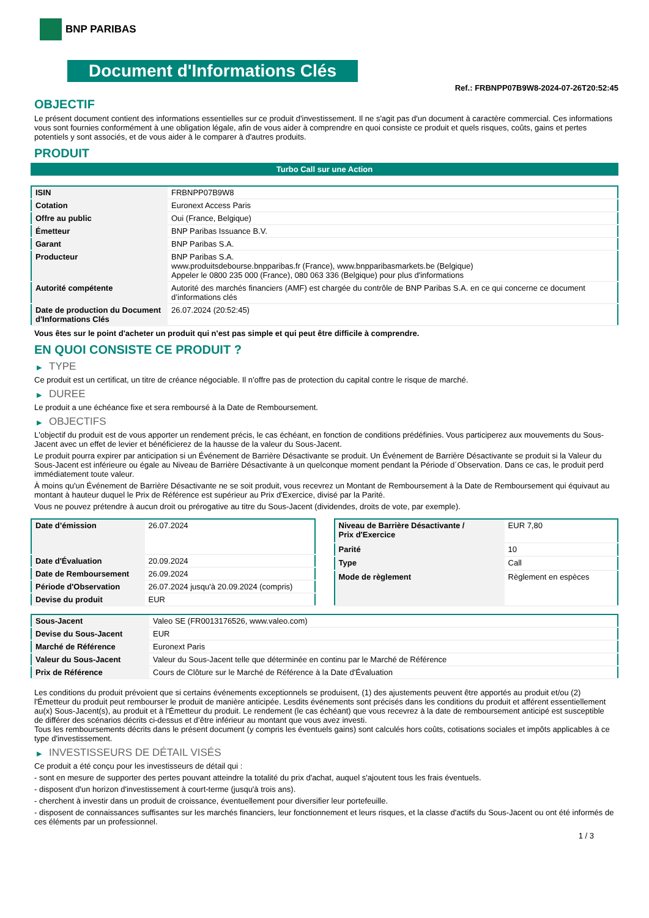BNP PARIBAS
Document d'Informations Clés
Ref.: FRBNPP07B9W8-2024-07-26T20:52:45
OBJECTIF
Le présent document contient des informations essentielles sur ce produit d'investissement. Il ne s'agit pas d'un document à caractère commercial. Ces informations vous sont fournies conformément à une obligation légale, afin de vous aider à comprendre en quoi consiste ce produit et quels risques, coûts, gains et pertes potentiels y sont associés, et de vous aider à le comparer à d'autres produits.
PRODUIT
Turbo Call sur une Action
| ISIN | FRBNPP07B9W8 |
| Cotation | Euronext Access Paris |
| Offre au public | Oui (France, Belgique) |
| Émetteur | BNP Paribas Issuance B.V. |
| Garant | BNP Paribas S.A. |
| Producteur | BNP Paribas S.A. www.produitsdebourse.bnpparibas.fr (France), www.bnpparibasmarkets.be (Belgique) Appeler le 0800 235 000 (France), 080 063 336 (Belgique) pour plus d'informations |
| Autorité compétente | Autorité des marchés financiers (AMF) est chargée du contrôle de BNP Paribas S.A. en ce qui concerne ce document d’informations clés |
| Date de production du Document d'Informations Clés | 26.07.2024 (20:52:45) |
Vous êtes sur le point d'acheter un produit qui n'est pas simple et qui peut être difficile à comprendre.
EN QUOI CONSISTE CE PRODUIT ?
▶ TYPE
Ce produit est un certificat, un titre de créance négociable. Il n’offre pas de protection du capital contre le risque de marché.
▶ DUREE
Le produit a une échéance fixe et sera remboursé à la Date de Remboursement.
▶ OBJECTIFS
L'objectif du produit est de vous apporter un rendement précis, le cas échéant, en fonction de conditions prédéfinies. Vous participerez aux mouvements du Sous-Jacent avec un effet de levier et bénéficierez de la hausse de la valeur du Sous-Jacent.
Le produit pourra expirer par anticipation si un Événement de Barrière Désactivante se produit. Un Événement de Barrière Désactivante se produit si la Valeur du Sous-Jacent est inférieure ou égale au Niveau de Barrière Désactivante à un quelconque moment pendant la Période d´Observation. Dans ce cas, le produit perd immédiatement toute valeur.
À moins qu'un Événement de Barrière Désactivante ne se soit produit, vous recevrez un Montant de Remboursement à la Date de Remboursement qui équivaut au montant à hauteur duquel le Prix de Référence est supérieur au Prix d'Exercice, divisé par la Parité.
Vous ne pouvez prétendre à aucun droit ou prérogative au titre du Sous-Jacent (dividendes, droits de vote, par exemple).
| Date d’émission | 26.07.2024 |
| Date d'Évaluation | 20.09.2024 |
| Date de Remboursement | 26.09.2024 |
| Période d'Observation | 26.07.2024 jusqu'à 20.09.2024 (compris) |
| Devise du produit | EUR |
| Niveau de Barrière Désactivante / Prix d'Exercice | EUR 7,80 |
| Parité | 10 |
| Type | Call |
| Mode de règlement | Règlement en espèces |
| Sous-Jacent | Valeo SE (FR0013176526, www.valeo.com) |
| Devise du Sous-Jacent | EUR |
| Marché de Référence | Euronext Paris |
| Valeur du Sous-Jacent | Valeur du Sous-Jacent telle que déterminée en continu par le Marché de Référence |
| Prix de Référence | Cours de Clôture sur le Marché de Référence à la Date d'Évaluation |
Les conditions du produit prévoient que si certains événements exceptionnels se produisent, (1) des ajustements peuvent être apportés au produit et/ou (2) l'Émetteur du produit peut rembourser le produit de manière anticipée. Lesdits événements sont précisés dans les conditions du produit et afférent essentiellement au(x) Sous-Jacent(s), au produit et à l'Émetteur du produit. Le rendement (le cas échéant) que vous recevrez à la date de remboursement anticipé est susceptible de différer des scénarios décrits ci-dessus et d’être inférieur au montant que vous avez investi.
Tous les remboursements décrits dans le présent document (y compris les éventuels gains) sont calculés hors coûts, cotisations sociales et impôts applicables à ce type d'investissement.
▶ INVESTISSEURS DE DÉTAIL VISÉS
Ce produit a été conçu pour les investisseurs de détail qui :
- sont en mesure de supporter des pertes pouvant atteindre la totalité du prix d'achat, auquel s'ajoutent tous les frais éventuels.
- disposent d'un horizon d'investissement à court-terme (jusqu'à trois ans).
- cherchent à investir dans un produit de croissance, éventuellement pour diversifier leur portefeuille.
- disposent de connaissances suffisantes sur les marchés financiers, leur fonctionnement et leurs risques, et la classe d'actifs du Sous-Jacent ou ont été informés de ces éléments par un professionnel.
1 / 3